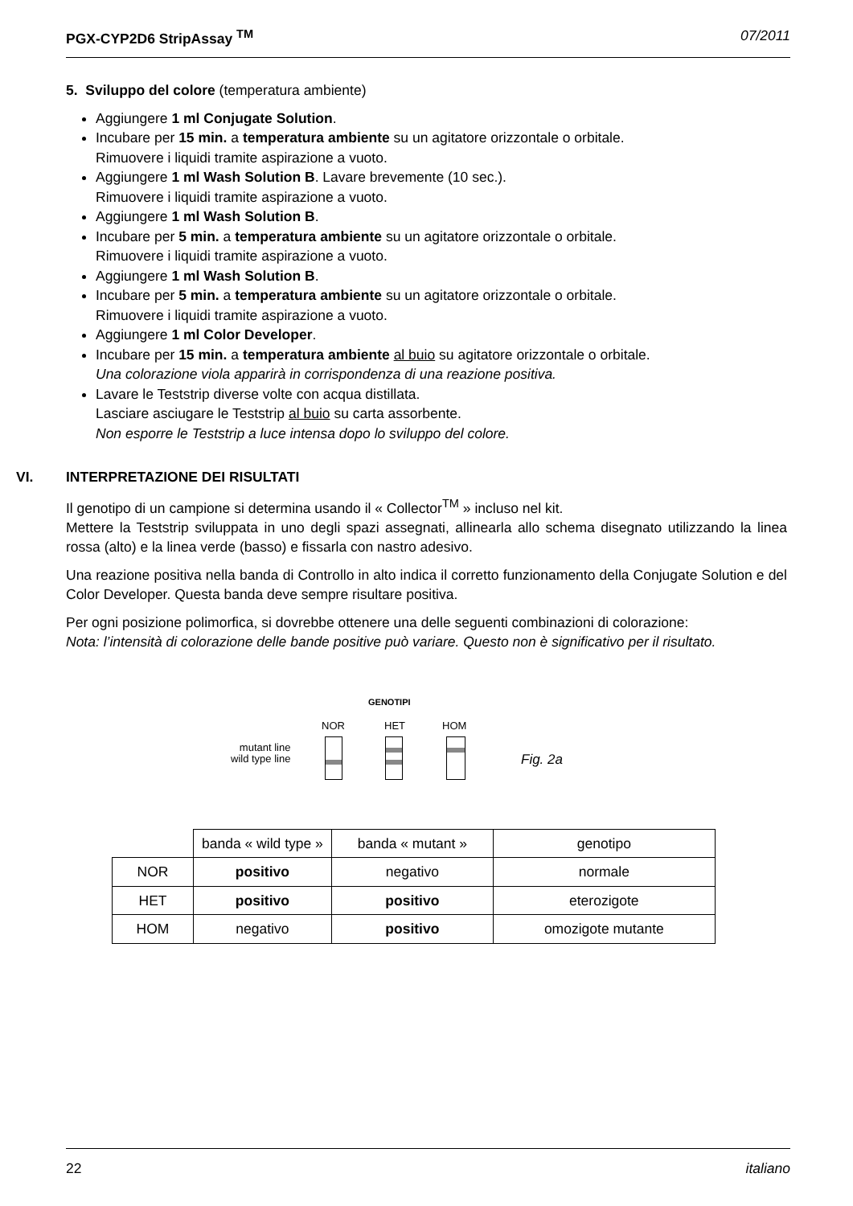PGX-CYP2D6 StripAssay <sup>TM</sup> 07/2011
5. Sviluppo del colore (temperatura ambiente)
Aggiungere 1 ml Conjugate Solution.
Incubare per 15 min. a temperatura ambiente su un agitatore orizzontale o orbitale.
Rimuovere i liquidi tramite aspirazione a vuoto.
Aggiungere 1 ml Wash Solution B. Lavare brevemente (10 sec.).
Rimuovere i liquidi tramite aspirazione a vuoto.
Aggiungere 1 ml Wash Solution B.
Incubare per 5 min. a temperatura ambiente su un agitatore orizzontale o orbitale.
Rimuovere i liquidi tramite aspirazione a vuoto.
Aggiungere 1 ml Wash Solution B.
Incubare per 5 min. a temperatura ambiente su un agitatore orizzontale o orbitale.
Rimuovere i liquidi tramite aspirazione a vuoto.
Aggiungere 1 ml Color Developer.
Incubare per 15 min. a temperatura ambiente al buio su agitatore orizzontale o orbitale.
Una colorazione viola apparirà in corrispondenza di una reazione positiva.
Lavare le Teststrip diverse volte con acqua distillata.
Lasciare asciugare le Teststrip al buio su carta assorbente.
Non esporre le Teststrip a luce intensa dopo lo sviluppo del colore.
VI. INTERPRETAZIONE DEI RISULTATI
Il genotipo di un campione si determina usando il « Collector<sup>TM</sup> » incluso nel kit.
Mettere la Teststrip sviluppata in uno degli spazi assegnati, allinearla allo schema disegnato utilizzando la linea rossa (alto) e la linea verde (basso) e fissarla con nastro adesivo.
Una reazione positiva nella banda di Controllo in alto indica il corretto funzionamento della Conjugate Solution e del Color Developer. Questa banda deve sempre risultare positiva.
Per ogni posizione polimorfica, si dovrebbe ottenere una delle seguenti combinazioni di colorazione:
Nota: l’intensità di colorazione delle bande positive può variare. Questo non è significativo per il risultato.
GENOTIPI
NOR HET HOM
mutant line
wild type line
Fig. 2a
| | banda « wild type » | banda « mutant » | genotipo |
| NOR | positivo | negativo | normale |
| HET | positivo | positivo | eterozigote |
| HOM | negativo | positivo | omozigote mutante |
22 italiano